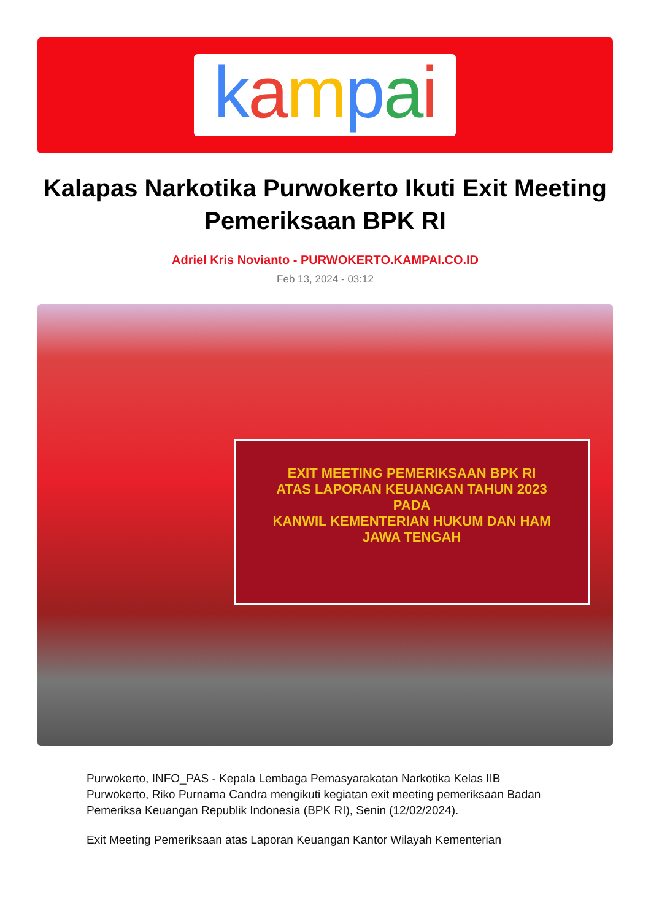kampai
Kalapas Narkotika Purwokerto Ikuti Exit Meeting Pemeriksaan BPK RI
Adriel Kris Novianto - PURWOKERTO.KAMPAI.CO.ID
Feb 13, 2024 - 03:12
EXIT MEETING PEMERIKSAAN BPK RI
ATAS LAPORAN KEUANGAN TAHUN 2023
PADA
KANWIL KEMENTERIAN HUKUM DAN HAM
JAWA TENGAH
Purwokerto, INFO_PAS - Kepala Lembaga Pemasyarakatan Narkotika Kelas IIB Purwokerto, Riko Purnama Candra mengikuti kegiatan exit meeting pemeriksaan Badan Pemeriksa Keuangan Republik Indonesia (BPK RI), Senin (12/02/2024).
Exit Meeting Pemeriksaan atas Laporan Keuangan Kantor Wilayah Kementerian